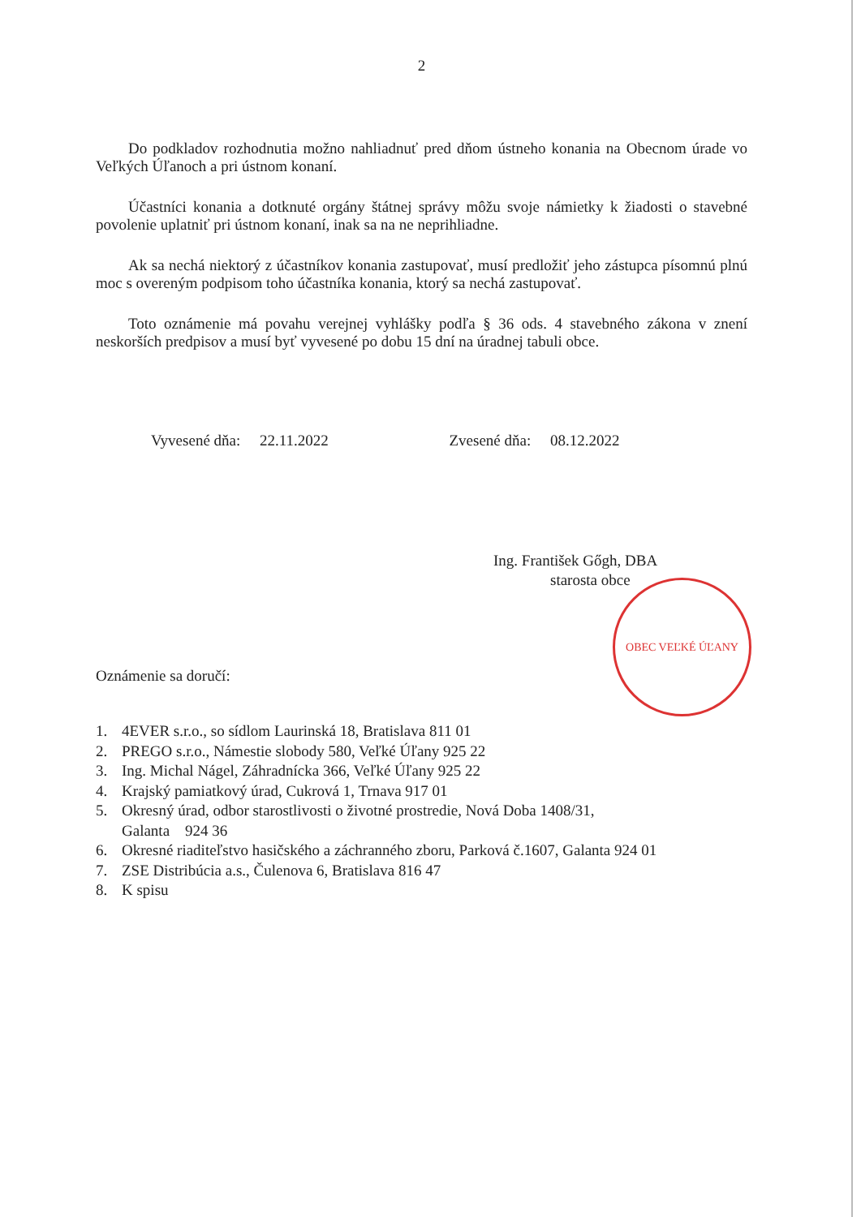2
Do podkladov rozhodnutia možno nahliadnuť pred dňom ústneho konania na Obecnom úrade vo Veľkých Úľanoch a pri ústnom konaní.
Účastníci konania a dotknuté orgány štátnej správy môžu svoje námietky k žiadosti o stavebné povolenie uplatniť pri ústnom konaní, inak sa na ne neprihliadne.
Ak sa nechá niektorý z účastníkov konania zastupovať, musí predložiť jeho zástupca písomnú plnú moc s overeným podpisom toho účastníka konania, ktorý sa nechá zastupovať.
Toto oznámenie má povahu verejnej vyhlášky podľa § 36 ods. 4 stavebného zákona v znení neskorších predpisov a musí byť vyvesené po dobu 15 dní na úradnej tabuli obce.
Vyvesené dňa: 22.11.2022 Zvesené dňa: 08.12.2022
Ing. František Gőgh, DBA
starosta obce
OBEC VEĽKÉ ÚĽANY
Oznámenie sa doručí:
1. 4EVER s.r.o., so sídlom Laurinská 18, Bratislava 811 01
2. PREGO s.r.o., Námestie slobody 580, Veľké Úľany 925 22
3. Ing. Michal Nágel, Záhradnícka 366, Veľké Úľany 925 22
4. Krajský pamiatkový úrad, Cukrová 1, Trnava 917 01
5. Okresný úrad, odbor starostlivosti o životné prostredie, Nová Doba 1408/31,
Galanta 924 36
6. Okresné riaditeľstvo hasičského a záchranného zboru, Parková č.1607, Galanta 924 01
7. ZSE Distribúcia a.s., Čulenova 6, Bratislava 816 47
8. K spisu